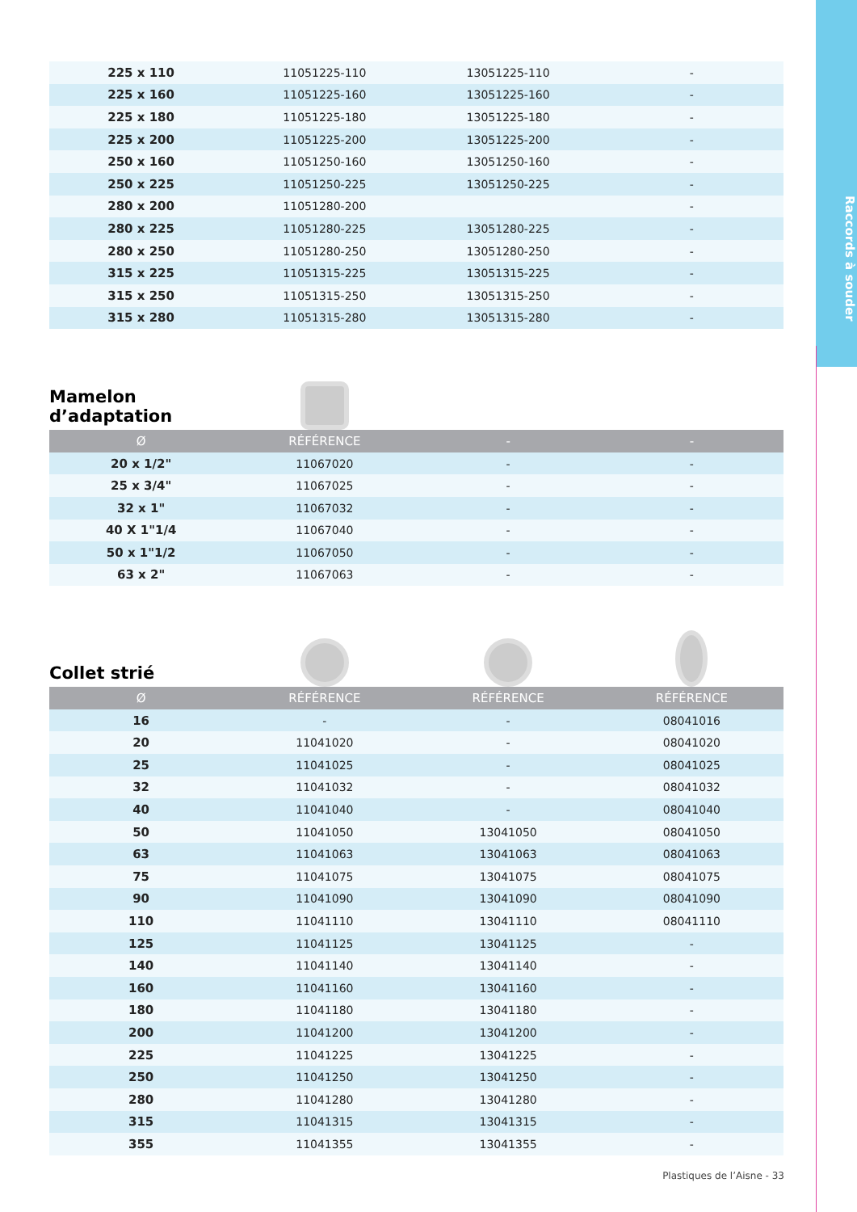Raccords à souder
| 225 x 110 | 11051225-110 | 13051225-110 | - |
| 225 x 160 | 11051225-160 | 13051225-160 | - |
| 225 x 180 | 11051225-180 | 13051225-180 | - |
| 225 x 200 | 11051225-200 | 13051225-200 | - |
| 250 x 160 | 11051250-160 | 13051250-160 | - |
| 250 x 225 | 11051250-225 | 13051250-225 | - |
| 280 x 200 | 11051280-200 | | - |
| 280 x 225 | 11051280-225 | 13051280-225 | - |
| 280 x 250 | 11051280-250 | 13051280-250 | - |
| 315 x 225 | 11051315-225 | 13051315-225 | - |
| 315 x 250 | 11051315-250 | 13051315-250 | - |
| 315 x 280 | 11051315-280 | 13051315-280 | - |
Mamelon d’adaptation
| Ø | RÉFÉRENCE | - | - |
| --- | --- | --- | --- |
| 20 x 1/2" | 11067020 | - | - |
| 25 x 3/4" | 11067025 | - | - |
| 32 x 1" | 11067032 | - | - |
| 40 X 1"1/4 | 11067040 | - | - |
| 50 x 1"1/2 | 11067050 | - | - |
| 63 x 2" | 11067063 | - | - |
Collet strié
| Ø | RÉFÉRENCE | RÉFÉRENCE | RÉFÉRENCE |
| --- | --- | --- | --- |
| 16 | - | - | 08041016 |
| 20 | 11041020 | - | 08041020 |
| 25 | 11041025 | - | 08041025 |
| 32 | 11041032 | - | 08041032 |
| 40 | 11041040 | - | 08041040 |
| 50 | 11041050 | 13041050 | 08041050 |
| 63 | 11041063 | 13041063 | 08041063 |
| 75 | 11041075 | 13041075 | 08041075 |
| 90 | 11041090 | 13041090 | 08041090 |
| 110 | 11041110 | 13041110 | 08041110 |
| 125 | 11041125 | 13041125 | - |
| 140 | 11041140 | 13041140 | - |
| 160 | 11041160 | 13041160 | - |
| 180 | 11041180 | 13041180 | - |
| 200 | 11041200 | 13041200 | - |
| 225 | 11041225 | 13041225 | - |
| 250 | 11041250 | 13041250 | - |
| 280 | 11041280 | 13041280 | - |
| 315 | 11041315 | 13041315 | - |
| 355 | 11041355 | 13041355 | - |
Plastiques de l’Aisne - 33